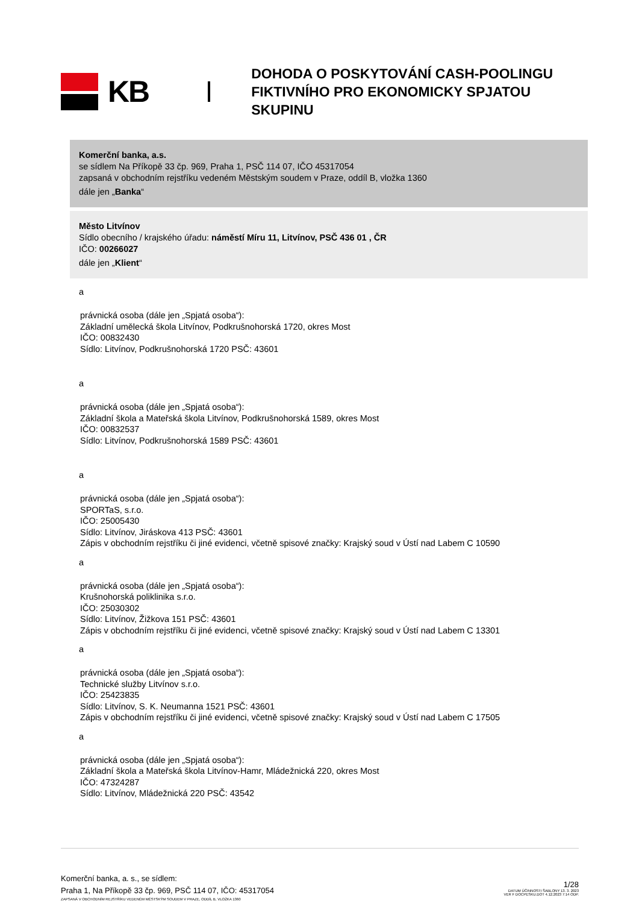KB
DOHODA O POSKYTOVÁNÍ CASH-POOLINGU FIKTIVNÍHO PRO EKONOMICKY SPJATOU SKUPINU
Komerční banka, a.s.
se sídlem Na Příkopě 33 čp. 969, Praha 1, PSČ 114 07, IČO 45317054
zapsaná v obchodním rejstříku vedeném Městským soudem v Praze, oddíl B, vložka 1360
dále jen „Banka“
Město Litvínov
Sídlo obecního / krajského úřadu: náměstí Míru 11, Litvínov, PSČ 436 01 , ČR
IČO: 00266027
dále jen „Klient“
a
právnická osoba (dále jen „Spjatá osoba“):
Základní umělecká škola Litvínov, Podkrušnohorská 1720, okres Most
IČO: 00832430
Sídlo: Litvínov, Podkrušnohorská 1720 PSČ: 43601
a
právnická osoba (dále jen „Spjatá osoba“):
Základní škola a Mateřská škola Litvínov, Podkrušnohorská 1589, okres Most
IČO: 00832537
Sídlo: Litvínov, Podkrušnohorská 1589 PSČ: 43601
a
právnická osoba (dále jen „Spjatá osoba“):
SPORTaS, s.r.o.
IČO: 25005430
Sídlo: Litvínov, Jiráskova 413 PSČ: 43601
Zápis v obchodním rejstříku či jiné evidenci, včetně spisové značky: Krajský soud v Ústí nad Labem C 10590
a
právnická osoba (dále jen „Spjatá osoba“):
Krušnohorská poliklinika s.r.o.
IČO: 25030302
Sídlo: Litvínov, Žižkova 151 PSČ: 43601
Zápis v obchodním rejstříku či jiné evidenci, včetně spisové značky: Krajský soud v Ústí nad Labem C 13301
a
právnická osoba (dále jen „Spjatá osoba“):
Technické služby Litvínov s.r.o.
IČO: 25423835
Sídlo: Litvínov, S. K. Neumanna 1521 PSČ: 43601
Zápis v obchodním rejstříku či jiné evidenci, včetně spisové značky: Krajský soud v Ústí nad Labem C 17505
a
právnická osoba (dále jen „Spjatá osoba“):
Základní škola a Mateřská škola Litvínov-Hamr, Mládežnická 220, okres Most
IČO: 47324287
Sídlo: Litvínov, Mládežnická 220 PSČ: 43542
Komerční banka, a. s., se sídlem:
Praha 1, Na Příkopě 33 čp. 969, PSČ 114 07, IČO: 45317054
ZAPSANÁ V OBCHODNÍM REJSTŘÍKU VEDENÉM MĚSTSKÝM SOUDEM V PRAZE, ODDÍL B, VLOŽKA 1360
1/28
DATUM ÚČINNOSTI ŠABLONY 13. 3. 2023
VER F DOCPESKU.DOT 4.12.2023 7:14 ODP.